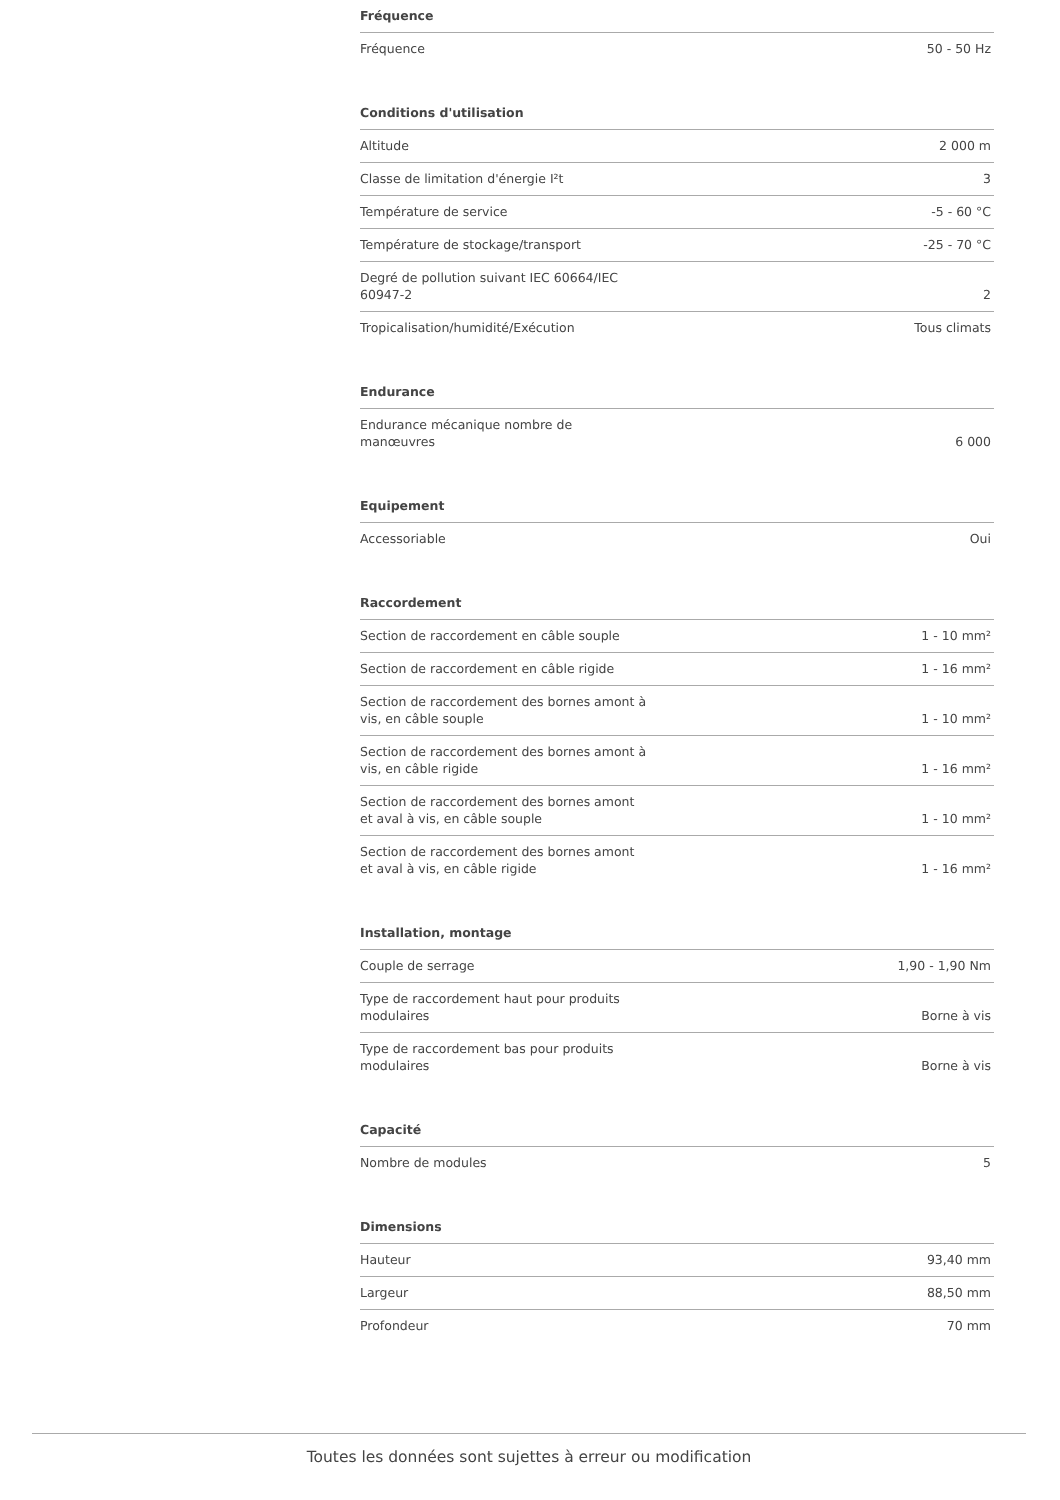Fréquence
| Fréquence | 50 - 50 Hz |
Conditions d'utilisation
| Altitude | 2 000 m |
| Classe de limitation d'énergie I²t | 3 |
| Température de service | -5 - 60 °C |
| Température de stockage/transport | -25 - 70 °C |
| Degré de pollution suivant IEC 60664/IEC 60947-2 | 2 |
| Tropicalisation/humidité/Exécution | Tous climats |
Endurance
| Endurance mécanique nombre de manœuvres | 6 000 |
Equipement
| Accessoriable | Oui |
Raccordement
| Section de raccordement en câble souple | 1 - 10 mm² |
| Section de raccordement en câble rigide | 1 - 16 mm² |
| Section de raccordement des bornes amont à vis, en câble souple | 1 - 10 mm² |
| Section de raccordement des bornes amont à vis, en câble rigide | 1 - 16 mm² |
| Section de raccordement des bornes amont et aval à vis, en câble souple | 1 - 10 mm² |
| Section de raccordement des bornes amont et aval à vis, en câble rigide | 1 - 16 mm² |
Installation, montage
| Couple de serrage | 1,90 - 1,90 Nm |
| Type de raccordement haut pour produits modulaires | Borne à vis |
| Type de raccordement bas pour produits modulaires | Borne à vis |
Capacité
| Nombre de modules | 5 |
Dimensions
| Hauteur | 93,40 mm |
| Largeur | 88,50 mm |
| Profondeur | 70 mm |
Toutes les données sont sujettes à erreur ou modification